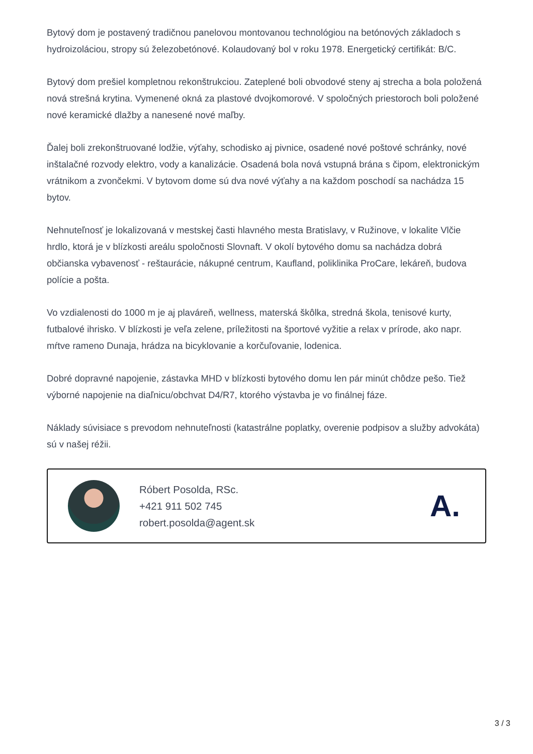Bytový dom je postavený tradičnou panelovou montovanou technológiou na betónových základoch s hydroizoláciou, stropy sú železobetónové. Kolaudovaný bol v roku 1978. Energetický certifikát: B/C.
Bytový dom prešiel kompletnou rekonštrukciou. Zateplené boli obvodové steny aj strecha a bola položená nová strešná krytina. Vymenené okná za plastové dvojkomorové. V spoločných priestoroch boli položené nové keramické dlažby a nanesené nové maľby.
Ďalej boli zrekonštruované lodžie, výťahy, schodisko aj pivnice, osadené nové poštové schránky, nové inštalačné rozvody elektro, vody a kanalizácie. Osadená bola nová vstupná brána s čipom, elektronickým vrátnikom a zvončekmi. V bytovom dome sú dva nové výťahy a na každom poschodí sa nachádza 15 bytov.
Nehnuteľnosť je lokalizovaná v mestskej časti hlavného mesta Bratislavy, v Ružinove, v lokalite Vlčie hrdlo, ktorá je v blízkosti areálu spoločnosti Slovnaft. V okolí bytového domu sa nachádza dobrá občianska vybavenosť - reštaurácie, nákupné centrum, Kaufland, poliklinika ProCare, lekáreň, budova polície a pošta.
Vo vzdialenosti do 1000 m je aj plaváreň, wellness, materská škôlka, stredná škola, tenisové kurty, futbalové ihrisko. V blízkosti je veľa zelene, príležitosti na športové vyžitie a relax v prírode, ako napr. mŕtve rameno Dunaja, hrádza na bicyklovanie a korčuľovanie, lodenica.
Dobré dopravné napojenie, zástavka MHD v blízkosti bytového domu len pár minút chôdze pešo. Tiež výborné napojenie na diaľnicu/obchvat D4/R7, ktorého výstavba je vo finálnej fáze.
Náklady súvisiace s prevodom nehnuteľnosti (katastrálne poplatky, overenie podpisov a služby advokáta) sú v našej réžii.
Róbert Posolda, RSc.
+421 911 502 745
robert.posolda@agent.sk
A.
3 / 3